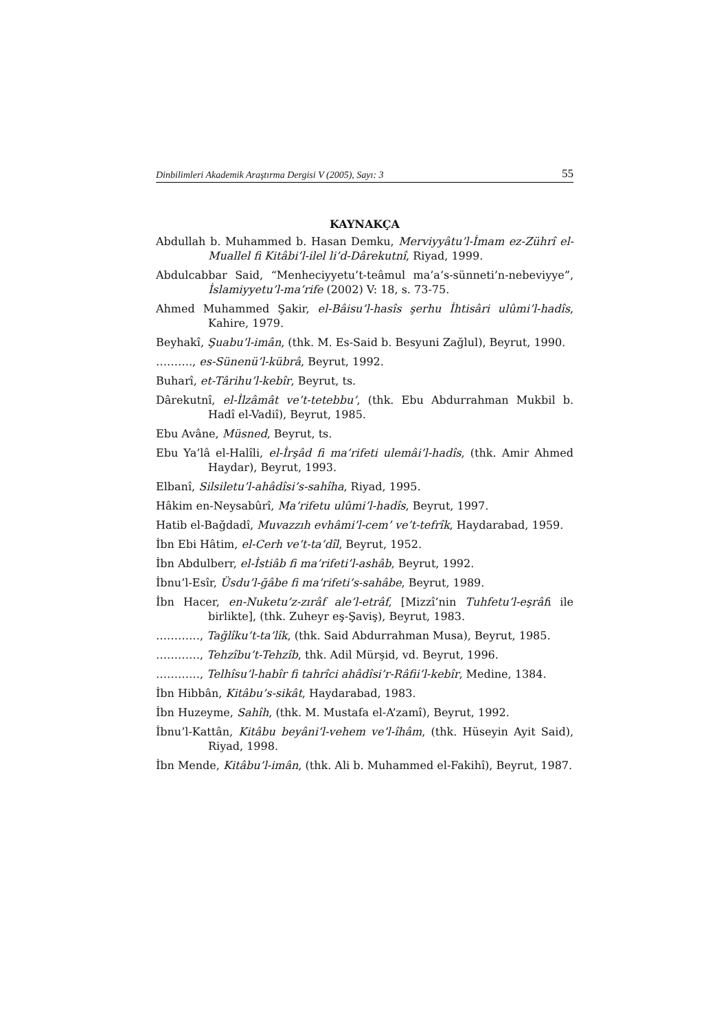Dinbilimleri Akademik Araştırma Dergisi V (2005), Sayı: 3 55
KAYNAKÇA
Abdullah b. Muhammed b. Hasan Demku, Merviyyâtu’l-İmam ez-Zührî el-Muallel fi Kitâbi’l-ilel li’d-Dârekutnî, Riyad, 1999.
Abdulcabbar Said, “Menheciyyetu’t-teâmul ma’a’s-sünneti’n-nebeviyye”, İslamiyyetu’l-ma’rife (2002) V: 18, s. 73-75.
Ahmed Muhammed Şakir, el-Bâisu’l-hasîs şerhu İhtisâri ulûmi’l-hadîs, Kahire, 1979.
Beyhakî, Şuabu’l-imân, (thk. M. Es-Said b. Besyuni Zağlul), Beyrut, 1990.
………., es-Sünenü’l-kübrâ, Beyrut, 1992.
Buharî, et-Târihu’l-kebîr, Beyrut, ts.
Dârekutnî, el-İlzâmât ve’t-tetebbu’, (thk. Ebu Abdurrahman Mukbil b. Hadî el-Vadiî), Beyrut, 1985.
Ebu Avâne, Müsned, Beyrut, ts.
Ebu Ya’lâ el-Halîli, el-İrşâd fi ma’rifeti ulemâi’l-hadîs, (thk. Amir Ahmed Haydar), Beyrut, 1993.
Elbanî, Silsiletu’l-ahâdîsi’s-sahîha, Riyad, 1995.
Hâkim en-Neysabûrî, Ma’rifetu ulûmi’l-hadîs, Beyrut, 1997.
Hatib el-Bağdadî, Muvazzıh evhâmi’l-cem’ ve’t-tefrîk, Haydarabad, 1959.
İbn Ebi Hâtim, el-Cerh ve’t-ta’dîl, Beyrut, 1952.
İbn Abdulberr, el-İstiâb fi ma’rifeti’l-ashâb, Beyrut, 1992.
İbnu’l-Esîr, Üsdu’l-ğâbe fi ma’rifeti’s-sahâbe, Beyrut, 1989.
İbn Hacer, en-Nuketu’z-zırâf ale’l-etrâf, [Mizzî’nin Tuhfetu’l-eşrâfı ile birlikte], (thk. Zuheyr eş-Şaviş), Beyrut, 1983.
…………, Tağlîku’t-ta’lîk, (thk. Said Abdurrahman Musa), Beyrut, 1985.
…………, Tehzîbu’t-Tehzîb, thk. Adil Mürşid, vd. Beyrut, 1996.
…………, Telhîsu’l-habîr fi tahrîci ahâdîsi’r-Râfii’l-kebîr, Medine, 1384.
İbn Hibbân, Kitâbu’s-sikât, Haydarabad, 1983.
İbn Huzeyme, Sahîh, (thk. M. Mustafa el-A’zamî), Beyrut, 1992.
İbnu’l-Kattân, Kitâbu beyâni’l-vehem ve’l-îhâm, (thk. Hüseyin Ayit Said), Riyad, 1998.
İbn Mende, Kitâbu’l-imân, (thk. Ali b. Muhammed el-Fakihî), Beyrut, 1987.